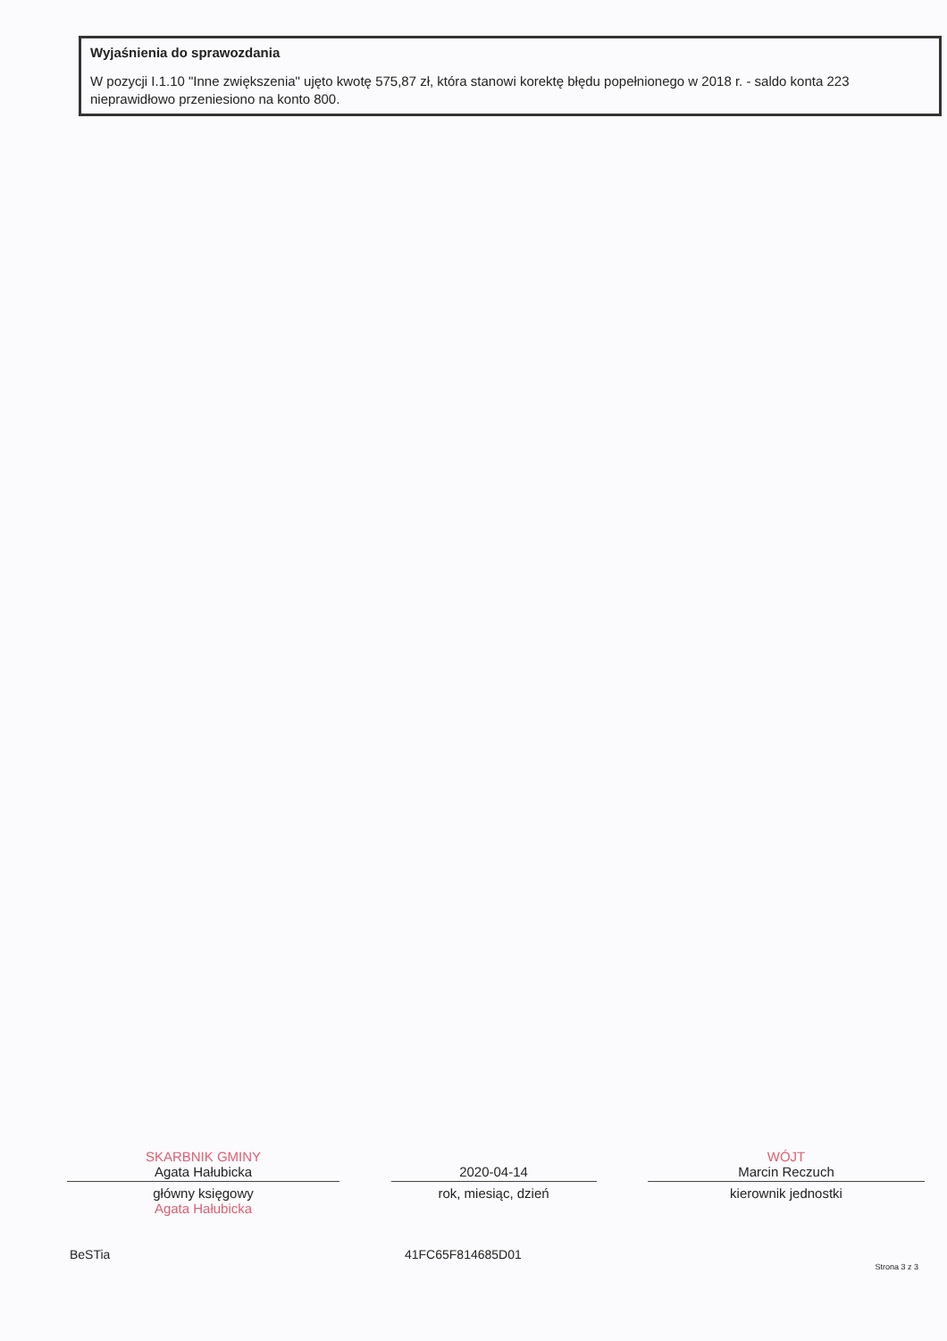Wyjaśnienia do sprawozdania
W pozycji I.1.10 "Inne zwiększenia" ujęto kwotę 575,87 zł, która stanowi korektę błędu popełnionego w 2018 r. - saldo konta 223 nieprawidłowo przeniesiono na konto 800.
SKARBNIK GMINY
Agata Hałubicka
główny księgowy
Agata Hałubicka
2020-04-14
rok, miesiąc, dzień
WÓJT
Marcin Reczuch
kierownik jednostki
BeSTia 41FC65F814685D01
Strona 3 z 3